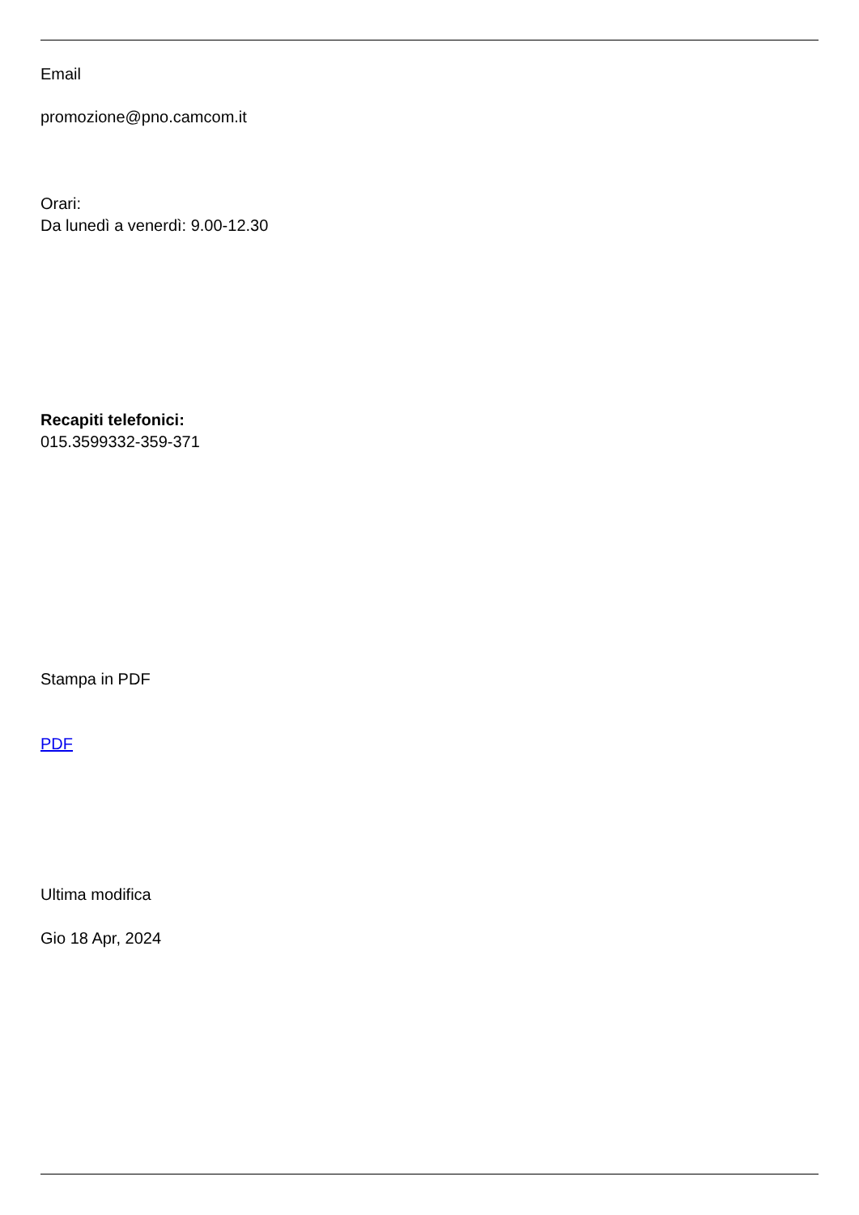Email
promozione@pno.camcom.it
Orari:
Da lunedì a venerdì: 9.00-12.30
Recapiti telefonici:
015.3599332-359-371
Stampa in PDF
PDF
Ultima modifica
Gio 18 Apr, 2024